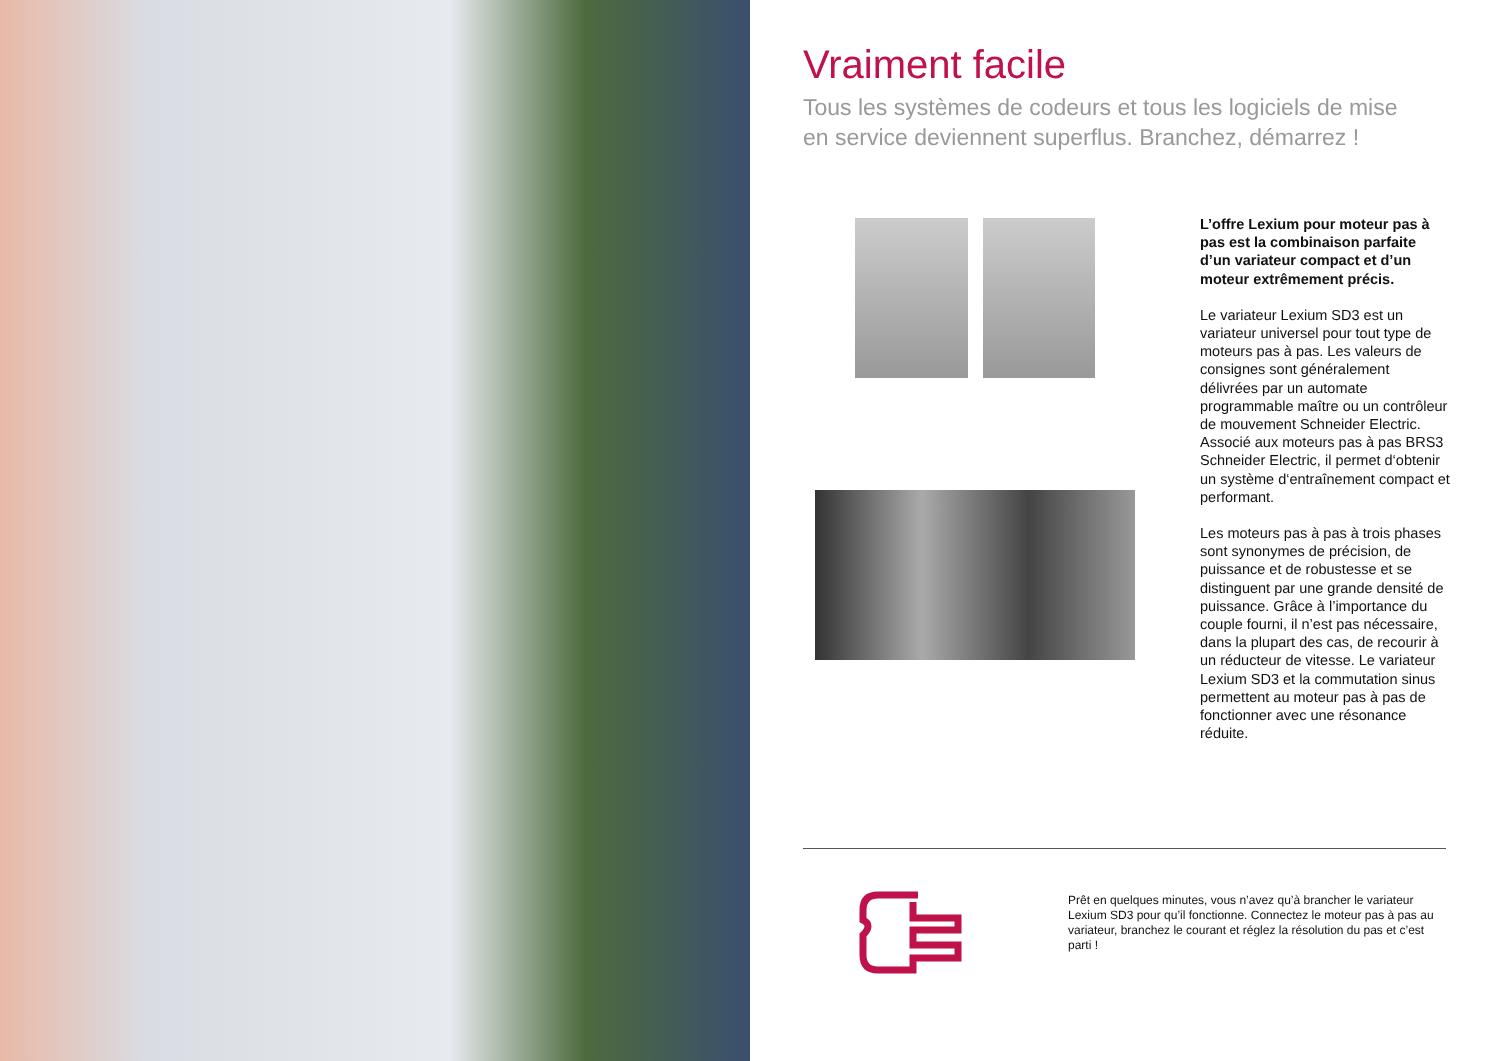Vraiment facile
Tous les systèmes de codeurs et tous les logiciels de mise en service deviennent superflus. Branchez, démarrez !
L’offre Lexium pour moteur pas à pas est la combinaison parfaite d’un variateur compact et d’un moteur extrêmement précis.
Le variateur Lexium SD3 est un variateur universel pour tout type de moteurs pas à pas. Les valeurs de consignes sont généralement délivrées par un automate programmable maître ou un contrôleur de mouvement Schneider Electric. Associé aux moteurs pas à pas BRS3 Schneider Electric, il permet d‘obtenir un système d‘entraînement compact et performant.
Les moteurs pas à pas à trois phases sont synonymes de précision, de puissance et de robustesse et se distinguent par une grande densité de puissance. Grâce à l’importance du couple fourni, il n’est pas nécessaire, dans la plupart des cas, de recourir à un réducteur de vitesse. Le variateur Lexium SD3 et la commutation sinus permettent au moteur pas à pas de fonctionner avec une résonance réduite.
Prêt en quelques minutes, vous n’avez qu’à brancher le variateur Lexium SD3 pour qu’il fonctionne. Connectez le moteur pas à pas au variateur, branchez le courant et réglez la résolution du pas et c’est parti !